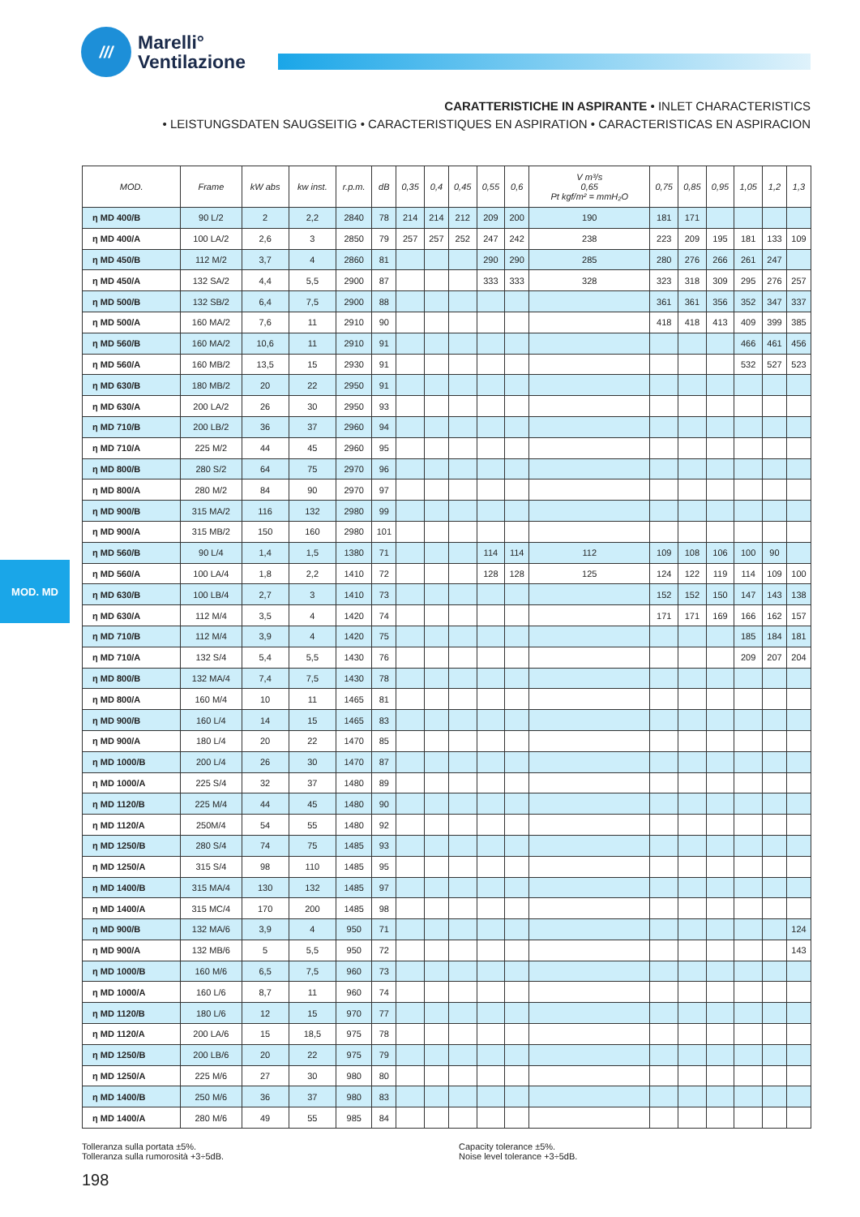///
Marelli°
Ventilazione
CARATTERISTICHE IN ASPIRANTE • INLET CHARACTERISTICS
• LEISTUNGSDATEN SAUGSEITIG • CARACTERISTIQUES EN ASPIRATION • CARACTERISTICAS EN ASPIRACION
MOD. MD
| MOD. | Frame | kW abs | kw inst. | r.p.m. | dB | 0,35 | 0,4 | 0,45 | 0,55 | 0,6 | V m³/s 0,65 Pt kgf/m² = mmH₂O | 0,75 | 0,85 | 0,95 | 1,05 | 1,2 | 1,3 |
| --- | --- | --- | --- | --- | --- | --- | --- | --- | --- | --- | --- | --- | --- | --- | --- | --- | --- |
| η MD 400/B | 90 L/2 | 2 | 2,2 | 2840 | 78 | 214 | 214 | 212 | 209 | 200 | 190 | 181 | 171 | | | | |
| η MD 400/A | 100 LA/2 | 2,6 | 3 | 2850 | 79 | 257 | 257 | 252 | 247 | 242 | 238 | 223 | 209 | 195 | 181 | 133 | 109 |
| η MD 450/B | 112 M/2 | 3,7 | 4 | 2860 | 81 | | | | 290 | 290 | 285 | 280 | 276 | 266 | 261 | 247 | |
| η MD 450/A | 132 SA/2 | 4,4 | 5,5 | 2900 | 87 | | | | 333 | 333 | 328 | 323 | 318 | 309 | 295 | 276 | 257 |
| η MD 500/B | 132 SB/2 | 6,4 | 7,5 | 2900 | 88 | | | | | | | 361 | 361 | 356 | 352 | 347 | 337 |
| η MD 500/A | 160 MA/2 | 7,6 | 11 | 2910 | 90 | | | | | | | 418 | 418 | 413 | 409 | 399 | 385 |
| η MD 560/B | 160 MA/2 | 10,6 | 11 | 2910 | 91 | | | | | | | | | | 466 | 461 | 456 |
| η MD 560/A | 160 MB/2 | 13,5 | 15 | 2930 | 91 | | | | | | | | | | 532 | 527 | 523 |
| η MD 630/B | 180 MB/2 | 20 | 22 | 2950 | 91 | | | | | | | | | | | | |
| η MD 630/A | 200 LA/2 | 26 | 30 | 2950 | 93 | | | | | | | | | | | | |
| η MD 710/B | 200 LB/2 | 36 | 37 | 2960 | 94 | | | | | | | | | | | | |
| η MD 710/A | 225 M/2 | 44 | 45 | 2960 | 95 | | | | | | | | | | | | |
| η MD 800/B | 280 S/2 | 64 | 75 | 2970 | 96 | | | | | | | | | | | | |
| η MD 800/A | 280 M/2 | 84 | 90 | 2970 | 97 | | | | | | | | | | | | |
| η MD 900/B | 315 MA/2 | 116 | 132 | 2980 | 99 | | | | | | | | | | | | |
| η MD 900/A | 315 MB/2 | 150 | 160 | 2980 | 101 | | | | | | | | | | | | |
| η MD 560/B | 90 L/4 | 1,4 | 1,5 | 1380 | 71 | | | | 114 | 114 | 112 | 109 | 108 | 106 | 100 | 90 | |
| η MD 560/A | 100 LA/4 | 1,8 | 2,2 | 1410 | 72 | | | | 128 | 128 | 125 | 124 | 122 | 119 | 114 | 109 | 100 |
| η MD 630/B | 100 LB/4 | 2,7 | 3 | 1410 | 73 | | | | | | | 152 | 152 | 150 | 147 | 143 | 138 |
| η MD 630/A | 112 M/4 | 3,5 | 4 | 1420 | 74 | | | | | | | 171 | 171 | 169 | 166 | 162 | 157 |
| η MD 710/B | 112 M/4 | 3,9 | 4 | 1420 | 75 | | | | | | | | | | 185 | 184 | 181 |
| η MD 710/A | 132 S/4 | 5,4 | 5,5 | 1430 | 76 | | | | | | | | | | 209 | 207 | 204 |
| η MD 800/B | 132 MA/4 | 7,4 | 7,5 | 1430 | 78 | | | | | | | | | | | | |
| η MD 800/A | 160 M/4 | 10 | 11 | 1465 | 81 | | | | | | | | | | | | |
| η MD 900/B | 160 L/4 | 14 | 15 | 1465 | 83 | | | | | | | | | | | | |
| η MD 900/A | 180 L/4 | 20 | 22 | 1470 | 85 | | | | | | | | | | | | |
| η MD 1000/B | 200 L/4 | 26 | 30 | 1470 | 87 | | | | | | | | | | | | |
| η MD 1000/A | 225 S/4 | 32 | 37 | 1480 | 89 | | | | | | | | | | | | |
| η MD 1120/B | 225 M/4 | 44 | 45 | 1480 | 90 | | | | | | | | | | | | |
| η MD 1120/A | 250M/4 | 54 | 55 | 1480 | 92 | | | | | | | | | | | | |
| η MD 1250/B | 280 S/4 | 74 | 75 | 1485 | 93 | | | | | | | | | | | | |
| η MD 1250/A | 315 S/4 | 98 | 110 | 1485 | 95 | | | | | | | | | | | | |
| η MD 1400/B | 315 MA/4 | 130 | 132 | 1485 | 97 | | | | | | | | | | | | |
| η MD 1400/A | 315 MC/4 | 170 | 200 | 1485 | 98 | | | | | | | | | | | | |
| η MD 900/B | 132 MA/6 | 3,9 | 4 | 950 | 71 | | | | | | | | | | | | 124 |
| η MD 900/A | 132 MB/6 | 5 | 5,5 | 950 | 72 | | | | | | | | | | | | 143 |
| η MD 1000/B | 160 M/6 | 6,5 | 7,5 | 960 | 73 | | | | | | | | | | | | |
| η MD 1000/A | 160 L/6 | 8,7 | 11 | 960 | 74 | | | | | | | | | | | | |
| η MD 1120/B | 180 L/6 | 12 | 15 | 970 | 77 | | | | | | | | | | | | |
| η MD 1120/A | 200 LA/6 | 15 | 18,5 | 975 | 78 | | | | | | | | | | | | |
| η MD 1250/B | 200 LB/6 | 20 | 22 | 975 | 79 | | | | | | | | | | | | |
| η MD 1250/A | 225 M/6 | 27 | 30 | 980 | 80 | | | | | | | | | | | | |
| η MD 1400/B | 250 M/6 | 36 | 37 | 980 | 83 | | | | | | | | | | | | |
| η MD 1400/A | 280 M/6 | 49 | 55 | 985 | 84 | | | | | | | | | | | | |
Tolleranza sulla portata ±5%.
Tolleranza sulla rumorosità +3÷5dB.
Capacity tolerance ±5%.
Noise level tolerance +3÷5dB.
198